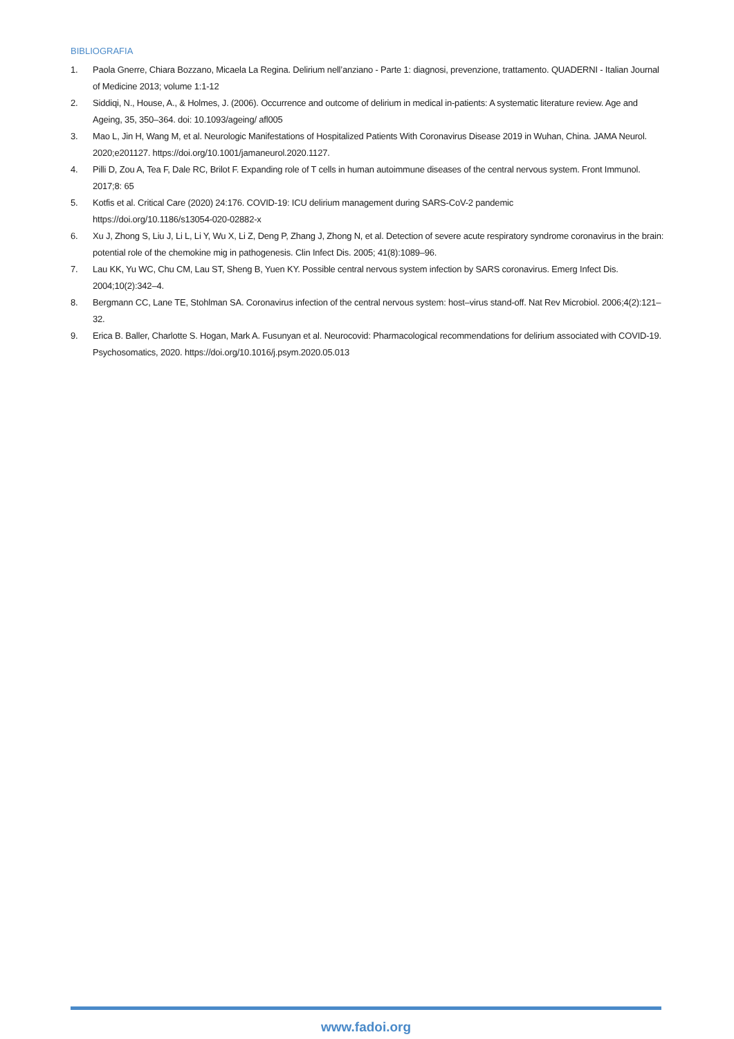BIBLIOGRAFIA
1. Paola Gnerre, Chiara Bozzano, Micaela La Regina. Delirium nell’anziano - Parte 1: diagnosi, prevenzione, trattamento. QUADERNI - Italian Journal of Medicine 2013; volume 1:1-12
2. Siddiqi, N., House, A., & Holmes, J. (2006). Occurrence and outcome of delirium in medical in-patients: A systematic literature review. Age and Ageing, 35, 350–364. doi: 10.1093/ageing/ afl005
3. Mao L, Jin H, Wang M, et al. Neurologic Manifestations of Hospitalized Patients With Coronavirus Disease 2019 in Wuhan, China. JAMA Neurol. 2020;e201127. https://doi.org/10.1001/jamaneurol.2020.1127.
4. Pilli D, Zou A, Tea F, Dale RC, Brilot F. Expanding role of T cells in human autoimmune diseases of the central nervous system. Front Immunol. 2017;8: 65
5. Kotfis et al. Critical Care (2020) 24:176. COVID-19: ICU delirium management during SARS-CoV-2 pandemic
https://doi.org/10.1186/s13054-020-02882-x
6. Xu J, Zhong S, Liu J, Li L, Li Y, Wu X, Li Z, Deng P, Zhang J, Zhong N, et al. Detection of severe acute respiratory syndrome coronavirus in the brain: potential role of the chemokine mig in pathogenesis. Clin Infect Dis. 2005; 41(8):1089–96.
7. Lau KK, Yu WC, Chu CM, Lau ST, Sheng B, Yuen KY. Possible central nervous system infection by SARS coronavirus. Emerg Infect Dis. 2004;10(2):342–4.
8. Bergmann CC, Lane TE, Stohlman SA. Coronavirus infection of the central nervous system: host–virus stand-off. Nat Rev Microbiol. 2006;4(2):121–32.
9. Erica B. Baller, Charlotte S. Hogan, Mark A. Fusunyan et al. Neurocovid: Pharmacological recommendations for delirium associated with COVID-19. Psychosomatics, 2020. https://doi.org/10.1016/j.psym.2020.05.013
www.fadoi.org